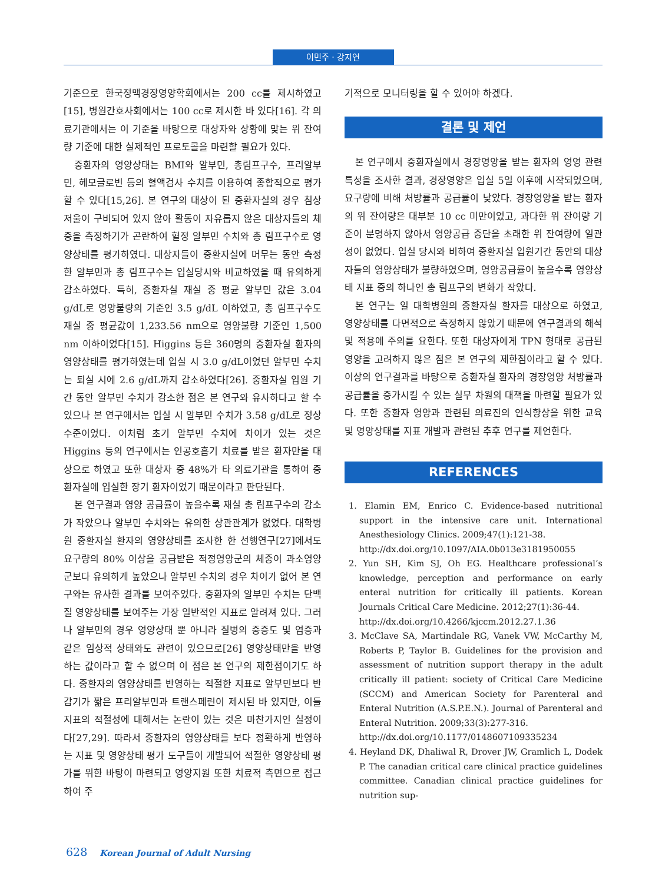이민주 · 강지연
기준으로 한국정맥경장영양학회에서는 200 cc를 제시하였고 [15], 병원간호사회에서는 100 cc로 제시한 바 있다[16]. 각 의료기관에서는 이 기준을 바탕으로 대상자와 상황에 맞는 위 잔여량 기준에 대한 실제적인 프로토콜을 마련할 필요가 있다.
중환자의 영양상태는 BMI와 알부민, 총림프구수, 프리알부민, 헤모글로빈 등의 혈액검사 수치를 이용하여 종합적으로 평가할 수 있다[15,26]. 본 연구의 대상이 된 중환자실의 경우 침상저울이 구비되어 있지 않아 활동이 자유롭지 않은 대상자들의 체중을 측정하기가 곤란하여 혈정 알부민 수치와 총 림프구수로 영양상태를 평가하였다. 대상자들이 중환자실에 머무는 동안 측정한 알부민과 총 림프구수는 입실당시와 비교하였을 때 유의하게 감소하였다. 특히, 중환자실 재실 중 평균 알부민 값은 3.04 g/dL로 영양불량의 기준인 3.5 g/dL 이하였고, 총 림프구수도 재실 중 평균값이 1,233.56 nm으로 영양불량 기준인 1,500 nm 이하이었다[15]. Higgins 등은 360명의 중환자실 환자의 영양상태를 평가하였는데 입실 시 3.0 g/dL이었던 알부민 수치는 퇴실 시에 2.6 g/dL까지 감소하였다[26]. 중환자실 입원 기간 동안 알부민 수치가 감소한 점은 본 연구와 유사하다고 할 수 있으나 본 연구에서는 입실 시 알부민 수치가 3.58 g/dL로 정상 수준이었다. 이처럼 초기 알부민 수치에 차이가 있는 것은 Higgins 등의 연구에서는 인공호흡기 치료를 받은 환자만을 대상으로 하였고 또한 대상자 중 48%가 타 의료기관을 통하여 중환자실에 입실한 장기 환자이었기 때문이라고 판단된다.
본 연구결과 영양 공급률이 높을수록 재실 총 림프구수의 감소가 작았으나 알부민 수치와는 유의한 상관관계가 없었다. 대학병원 중환자실 환자의 영양상태를 조사한 한 선행연구[27]에서도 요구량의 80% 이상을 공급받은 적정영양군의 체중이 과소영양군보다 유의하게 높았으나 알부민 수치의 경우 차이가 없어 본 연구와는 유사한 결과를 보여주었다. 중환자의 알부민 수치는 단백질 영양상태를 보여주는 가장 일반적인 지표로 알려져 있다. 그러나 알부민의 경우 영양상태 뿐 아니라 질병의 중증도 및 염증과 같은 임상적 상태와도 관련이 있으므로[26] 영양상태만을 반영하는 값이라고 할 수 없으며 이 점은 본 연구의 제한점이기도 하다. 중환자의 영양상태를 반영하는 적절한 지표로 알부민보다 반감기가 짧은 프리알부민과 트랜스페린이 제시된 바 있지만, 이들 지표의 적절성에 대해서는 논란이 있는 것은 마찬가지인 실정이다[27,29]. 따라서 중환자의 영양상태를 보다 정확하게 반영하는 지표 및 영양상태 평가 도구들이 개발되어 적절한 영양상태 평가를 위한 바탕이 마련되고 영양지원 또한 치료적 측면으로 접근하여 주
기적으로 모니터링을 할 수 있어야 하겠다.
결론 및 제언
본 연구에서 중환자실에서 경장영양을 받는 환자의 영영 관련 특성을 조사한 결과, 경장영양은 입실 5일 이후에 시작되었으며, 요구량에 비해 처방률과 공급률이 낮았다. 경장영양을 받는 환자의 위 잔여량은 대부분 10 cc 미만이었고, 과다한 위 잔여량 기준이 분명하지 않아서 영양공급 중단을 초래한 위 잔여량에 일관성이 없었다. 입실 당시와 비하여 중환자실 입원기간 동안의 대상자들의 영양상태가 불량하였으며, 영양공급률이 높을수록 영양상태 지표 중의 하나인 총 림프구의 변화가 작았다.
본 연구는 일 대학병원의 중환자실 환자를 대상으로 하였고, 영양상태를 다면적으로 측정하지 않았기 때문에 연구결과의 해석 및 적용에 주의를 요한다. 또한 대상자에게 TPN 형태로 공급된 영양을 고려하지 않은 점은 본 연구의 제한점이라고 할 수 있다. 이상의 연구결과를 바탕으로 중환자실 환자의 경장영양 처방률과 공급률을 증가시킬 수 있는 실무 차원의 대책을 마련할 필요가 있다. 또한 중환자 영양과 관련된 의료진의 인식향상을 위한 교육 및 영양상태를 지표 개발과 관련된 추후 연구를 제언한다.
REFERENCES
1. Elamin EM, Enrico C. Evidence-based nutritional support in the intensive care unit. International Anesthesiology Clinics. 2009;47(1):121-38.
http://dx.doi.org/10.1097/AIA.0b013e3181950055
2. Yun SH, Kim SJ, Oh EG. Healthcare professional’s knowledge, perception and performance on early enteral nutrition for critically ill patients. Korean Journals Critical Care Medicine. 2012;27(1):36-44.
http://dx.doi.org/10.4266/kjccm.2012.27.1.36
3. McClave SA, Martindale RG, Vanek VW, McCarthy M, Roberts P, Taylor B. Guidelines for the provision and assessment of nutrition support therapy in the adult critically ill patient: society of Critical Care Medicine (SCCM) and American Society for Parenteral and Enteral Nutrition (A.S.P.E.N.). Journal of Parenteral and Enteral Nutrition. 2009;33(3):277-316.
http://dx.doi.org/10.1177/0148607109335234
4. Heyland DK, Dhaliwal R, Drover JW, Gramlich L, Dodek P. The canadian critical care clinical practice guidelines committee. Canadian clinical practice guidelines for nutrition sup-
628 Korean Journal of Adult Nursing